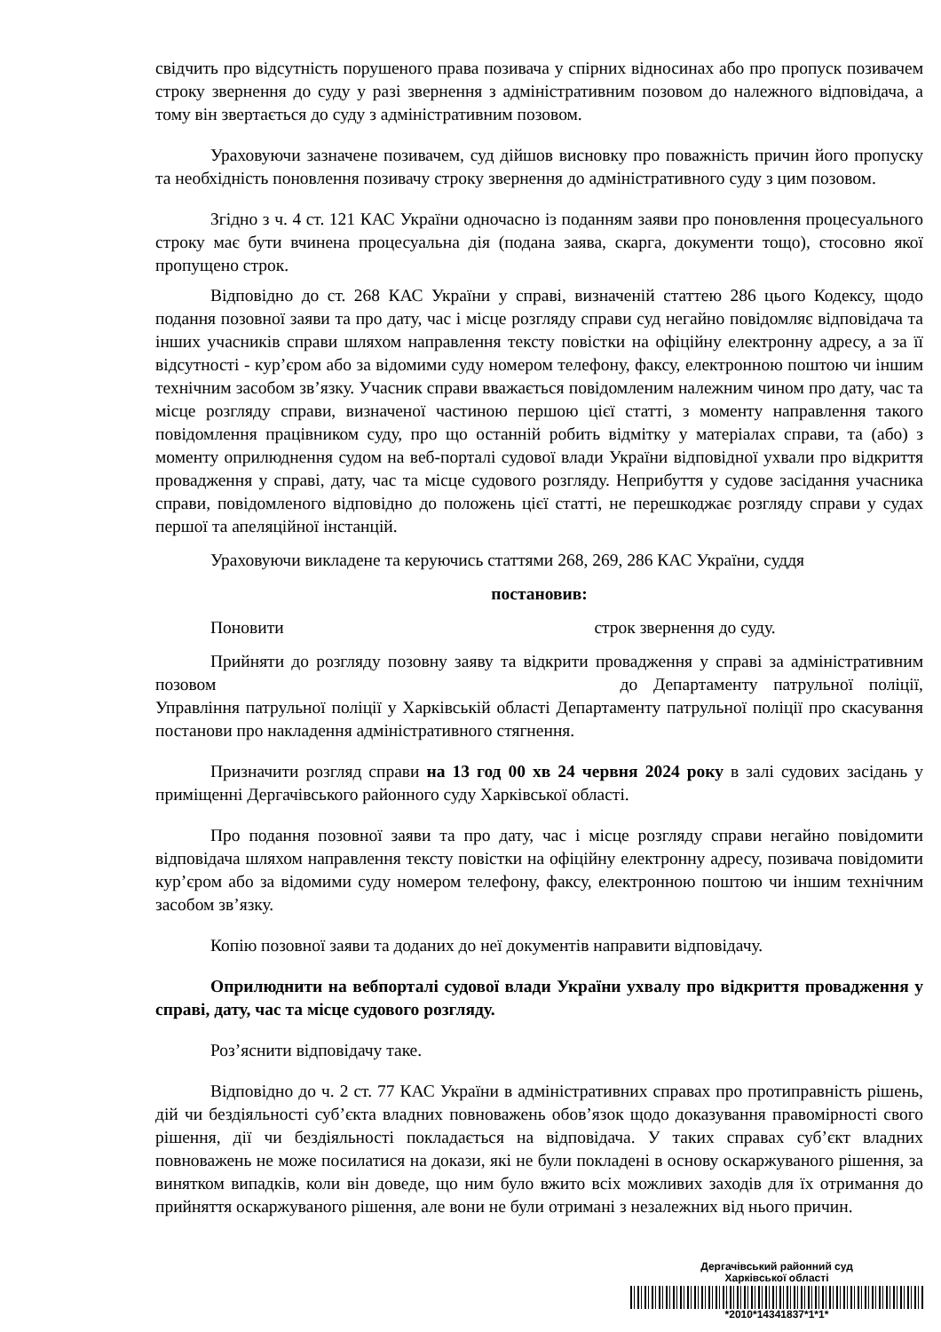свідчить про відсутність порушеного права позивача у спірних відносинах або про пропуск позивачем строку звернення до суду у разі звернення з адміністративним позовом до належного відповідача, а тому він звертається до суду з адміністративним позовом.
Ураховуючи зазначене позивачем, суд дійшов висновку про поважність причин його пропуску та необхідність поновлення позивачу строку звернення до адміністративного суду з цим позовом.
Згідно з ч. 4 ст. 121 КАС України одночасно із поданням заяви про поновлення процесуального строку має бути вчинена процесуальна дія (подана заява, скарга, документи тощо), стосовно якої пропущено строк.
Відповідно до ст. 268 КАС України у справі, визначеній статтею 286 цього Кодексу, щодо подання позовної заяви та про дату, час і місце розгляду справи суд негайно повідомляє відповідача та інших учасників справи шляхом направлення тексту повістки на офіційну електронну адресу, а за її відсутності - кур’єром або за відомими суду номером телефону, факсу, електронною поштою чи іншим технічним засобом зв’язку. Учасник справи вважається повідомленим належним чином про дату, час та місце розгляду справи, визначеної частиною першою цієї статті, з моменту направлення такого повідомлення працівником суду, про що останній робить відмітку у матеріалах справи, та (або) з моменту оприлюднення судом на веб-порталі судової влади України відповідної ухвали про відкриття провадження у справі, дату, час та місце судового розгляду. Неприбуття у судове засідання учасника справи, повідомленого відповідно до положень цієї статті, не перешкоджає розгляду справи у судах першої та апеляційної інстанцій.
Ураховуючи викладене та керуючись статтями 268, 269, 286 КАС України, суддя
постановив:
Поновити строк звернення до суду.
Прийняти до розгляду позовну заяву та відкрити провадження у справі за адміністративним позовом до Департаменту патрульної поліції, Управління патрульної поліції у Харківській області Департаменту патрульної поліції про скасування постанови про накладення адміністративного стягнення.
Призначити розгляд справи на 13 год 00 хв 24 червня 2024 року в залі судових засідань у приміщенні Дергачівського районного суду Харківської області.
Про подання позовної заяви та про дату, час і місце розгляду справи негайно повідомити відповідача шляхом направлення тексту повістки на офіційну електронну адресу, позивача повідомити кур’єром або за відомими суду номером телефону, факсу, електронною поштою чи іншим технічним засобом зв’язку.
Копію позовної заяви та доданих до неї документів направити відповідачу.
Оприлюднити на вебпорталі судової влади України ухвалу про відкриття провадження у справі, дату, час та місце судового розгляду.
Роз’яснити відповідачу таке.
Відповідно до ч. 2 ст. 77 КАС України в адміністративних справах про протиправність рішень, дій чи бездіяльності суб’єкта владних повноважень обов’язок щодо доказування правомірності свого рішення, дії чи бездіяльності покладається на відповідача. У таких справах суб’єкт владних повноважень не може посилатися на докази, які не були покладені в основу оскаржуваного рішення, за винятком випадків, коли він доведе, що ним було вжито всіх можливих заходів для їх отримання до прийняття оскаржуваного рішення, але вони не були отримані з незалежних від нього причин.
Дергачівський районний суд
Харківської області
*2010*14341837*1*1*